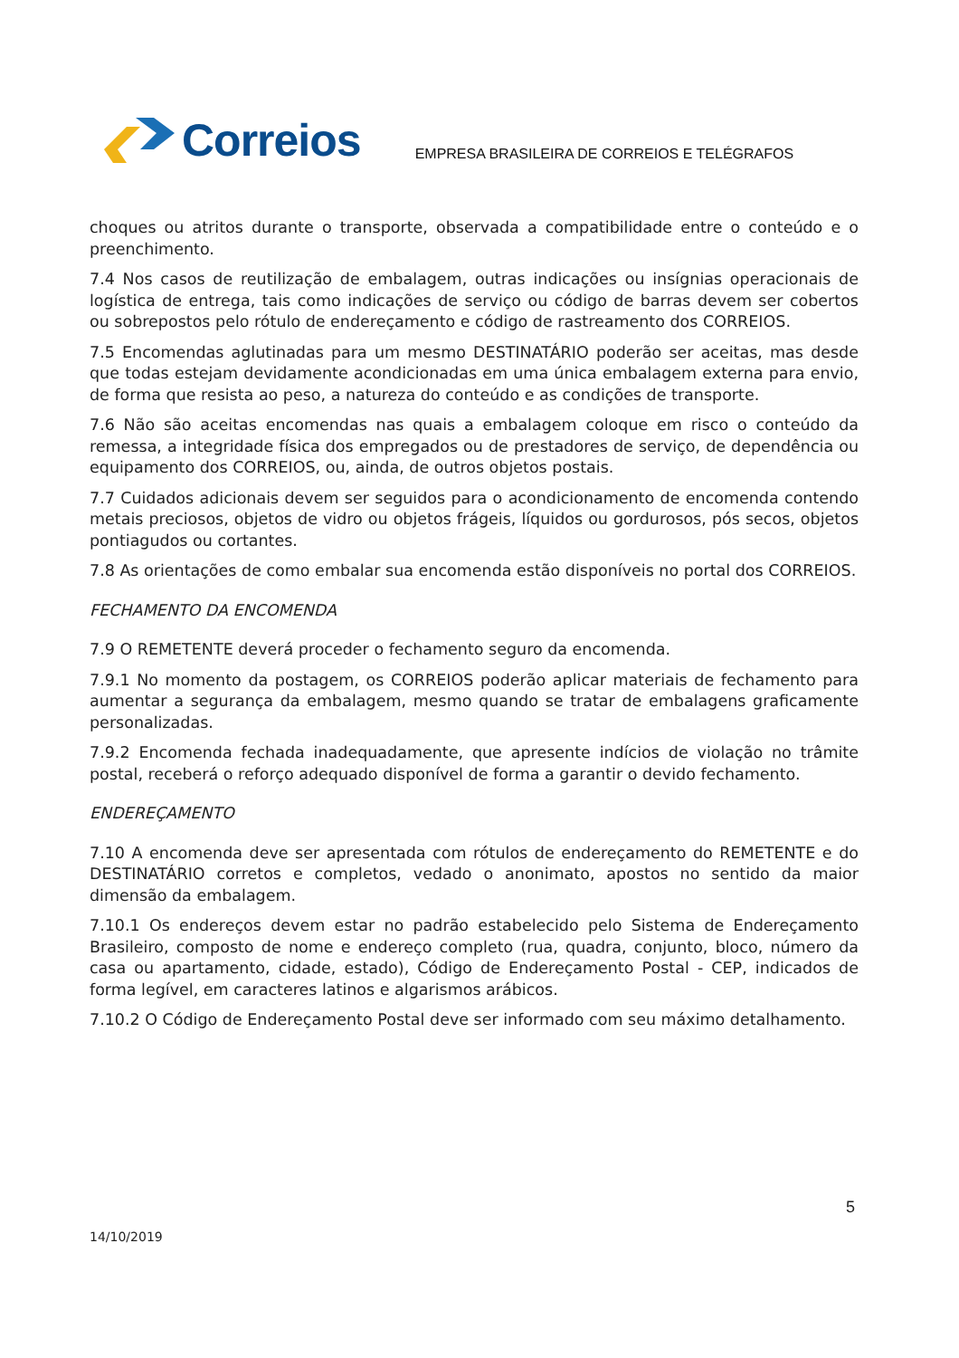Correios
EMPRESA BRASILEIRA DE CORREIOS E TELÉGRAFOS
choques ou atritos durante o transporte, observada a compatibilidade entre o conteúdo e o preenchimento.
7.4 Nos casos de reutilização de embalagem, outras indicações ou insígnias operacionais de logística de entrega, tais como indicações de serviço ou código de barras devem ser cobertos ou sobrepostos pelo rótulo de endereçamento e código de rastreamento dos CORREIOS.
7.5 Encomendas aglutinadas para um mesmo DESTINATÁRIO poderão ser aceitas, mas desde que todas estejam devidamente acondicionadas em uma única embalagem externa para envio, de forma que resista ao peso, a natureza do conteúdo e as condições de transporte.
7.6 Não são aceitas encomendas nas quais a embalagem coloque em risco o conteúdo da remessa, a integridade física dos empregados ou de prestadores de serviço, de dependência ou equipamento dos CORREIOS, ou, ainda, de outros objetos postais.
7.7 Cuidados adicionais devem ser seguidos para o acondicionamento de encomenda contendo metais preciosos, objetos de vidro ou objetos frágeis, líquidos ou gordurosos, pós secos, objetos pontiagudos ou cortantes.
7.8 As orientações de como embalar sua encomenda estão disponíveis no portal dos CORREIOS.
FECHAMENTO DA ENCOMENDA
7.9 O REMETENTE deverá proceder o fechamento seguro da encomenda.
7.9.1 No momento da postagem, os CORREIOS poderão aplicar materiais de fechamento para aumentar a segurança da embalagem, mesmo quando se tratar de embalagens graficamente personalizadas.
7.9.2 Encomenda fechada inadequadamente, que apresente indícios de violação no trâmite postal, receberá o reforço adequado disponível de forma a garantir o devido fechamento.
ENDEREÇAMENTO
7.10 A encomenda deve ser apresentada com rótulos de endereçamento do REMETENTE e do DESTINATÁRIO corretos e completos, vedado o anonimato, apostos no sentido da maior dimensão da embalagem.
7.10.1 Os endereços devem estar no padrão estabelecido pelo Sistema de Endereçamento Brasileiro, composto de nome e endereço completo (rua, quadra, conjunto, bloco, número da casa ou apartamento, cidade, estado), Código de Endereçamento Postal - CEP, indicados de forma legível, em caracteres latinos e algarismos arábicos.
7.10.2 O Código de Endereçamento Postal deve ser informado com seu máximo detalhamento.
5
14/10/2019